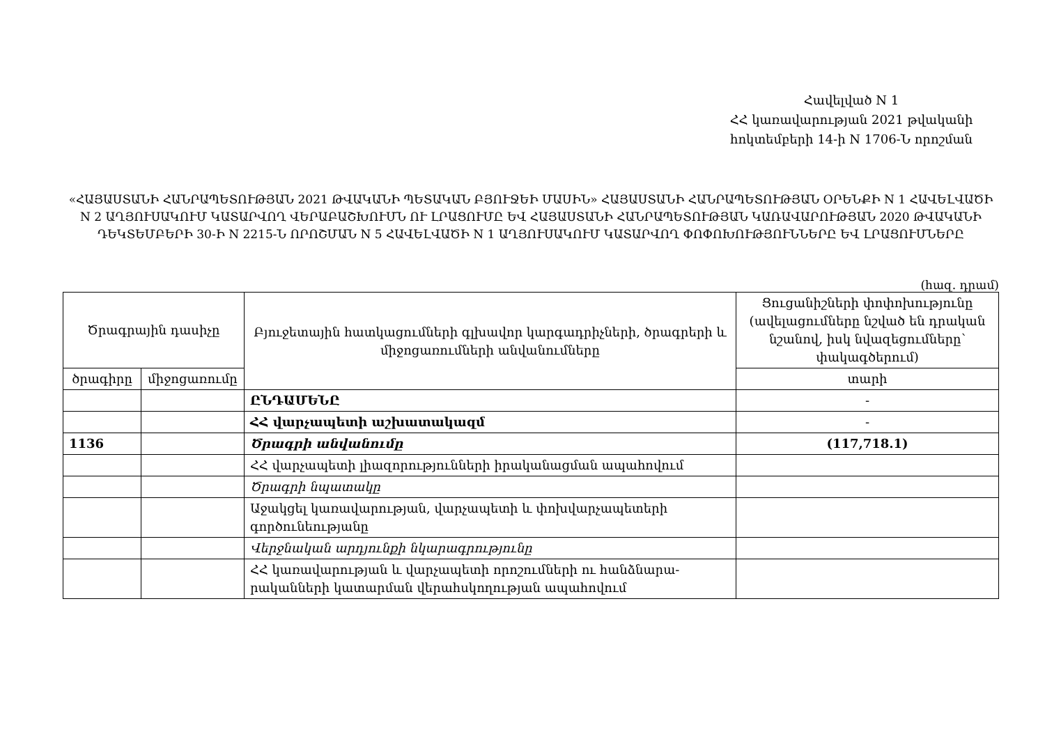Հավելված N 1
ՀՀ կառավարության 2021 թվականի
հոկտեմբերի 14-ի N 1706-Ն որոշման
«ՀԱՅԱՍՏԱՆԻ ՀԱՆՐԱՊԵՏՈՒԹՅԱՆ 2021 ԹՎԱԿԱՆԻ ՊԵՏԱԿԱՆ ԲՅՈՒՋԵԻ ՄԱՍԻՆ» ՀԱՅԱՍՏԱՆԻ ՀԱՆՐԱՊԵՏՈՒԹՅԱՆ ՕՐԵՆՔԻ N 1 ՀԱՎԵԼՎԱԾԻ N 2 ԱՂՅՈՒՍԱԿՈՒՄ ԿԱՏԱՐՎՈՂ ՎԵՐԱԲԱՇԽՈՒՄՆ ՈՒ ԼՐԱՑՈՒՄԸ ԵՎ ՀԱՅԱՍՏԱՆԻ ՀԱՆՐԱՊԵՏՈՒԹՅԱՆ ԿԱՌԱՎԱՐՈՒԹՅԱՆ 2020 ԹՎԱԿԱՆԻ ԴԵԿՏԵՄԲԵՐԻ 30-Ի N 2215-Ն ՈՐՈՇՄԱՆ N 5 ՀԱՎԵԼՎԱԾԻ N 1 ԱՂՅՈՒՍԱԿՈՒՄ ԿԱՏԱՐՎՈՂ ՓՈՓՈԽՈՒԹՅՈՒՆՆԵՐԸ ԵՎ ԼՐԱՑՈՒՄՆԵՐԸ
(հազ. դրամ)
| Ծրագրային դասիչը | | Բյուջետային հատկացումների գլխավոր կարգադրիչների, ծրագրերի և միջոցառումների անվանումները | Ցուցանիշների փոփոխությունը (ավելացումները նշված են դրական նշանով, իսկ նվազեցումները՝ փակագծերում) |
| --- | --- | --- | --- |
| ծրագիրը | միջոցառումը | | տարի |
| | | ԸՆԴԱՄԵՆԸ | - |
| | | ՀՀ վարչապետի աշխատակազմ | - |
| 1136 | | Ծրագրի անվանումը | (117,718.1) |
| | | ՀՀ վարչապետի լիազորությունների իրականացման ապահովում | |
| | | Ծրագրի նպատակը | |
| | | Աջակցել կառավարության, վարչապետի և փոխվարչապետերի գործունեությանը | |
| | | Վերջնական արդյունքի նկարագրությունը | |
| | | ՀՀ կառավարության և վարչապետի որոշումների ու հանձնարա-րականների կատարման վերահսկողության ապահովում | |